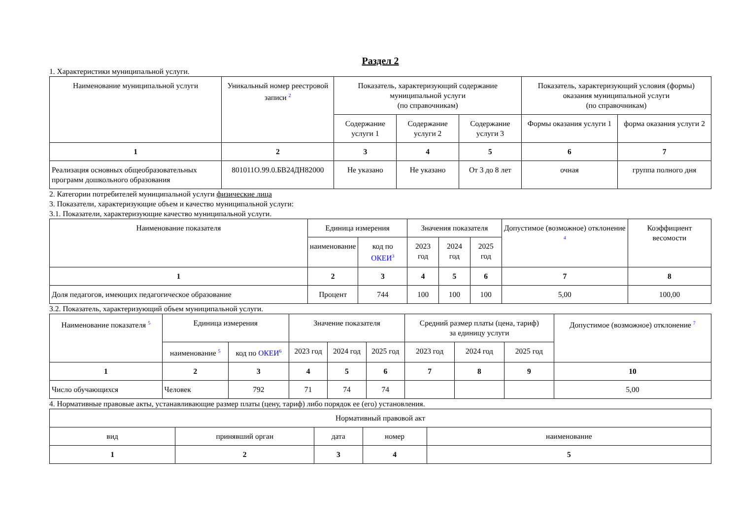Раздел 2
1. Характеристики муниципальной услуги.
| Наименование муниципальной услуги | Уникальный номер реестровой записи <sup>2</sup> | Показатель, характеризующий содержание муниципальной услуги (по справочникам) | | | Показатель, характеризующий условия (формы) оказания муниципальной услуги (по справочникам) | |
| --- | --- | --- | --- | --- | --- | --- |
| | | Содержание услуги 1 | Содержание услуги 2 | Содержание услуги 3 | Формы оказания услуги 1 | форма оказания услуги 2 |
| 1 | 2 | 3 | 4 | 5 | 6 | 7 |
| Реализация основных общеобразовательных программ дошкольного образования | 801011О.99.0.БВ24ДН82000 | Не указано | Не указано | От 3 до 8 лет | очная | группа полного дня |
2. Категории потребителей муниципальной услуги физические лица
3. Показатели, характеризующие объем и качество муниципальной услуги:
3.1. Показатели, характеризующие качество муниципальной услуги.
| Наименование показателя | Единица измерения | | Значения показателя | | | Допустимое (возможное) отклонение <sup>4</sup> | Коэффициент весомости |
| --- | --- | --- | --- | --- | --- | --- | --- |
| | наименование | код по ОКЕИ<sup>3</sup> | 2023 год | 2024 год | 2025 год | | |
| 1 | 2 | 3 | 4 | 5 | 6 | 7 | 8 |
| Доля педагогов, имеющих педагогическое образование | Процент | 744 | 100 | 100 | 100 | 5,00 | 100,00 |
3.2. Показатель, характеризующий объем муниципальной услуги.
| Наименование показателя <sup>5</sup> | Единица измерения | | Значение показателя | | | Средний размер платы (цена, тариф) за единицу услуги | | | Допустимое (возможное) отклонение <sup>7</sup> |
| --- | --- | --- | --- | --- | --- | --- | --- | --- | --- |
| | наименование <sup>5</sup> | код по ОКЕИ<sup>6</sup> | 2023 год | 2024 год | 2025 год | 2023 год | 2024 год | 2025 год | |
| 1 | 2 | 3 | 4 | 5 | 6 | 7 | 8 | 9 | 10 |
| Число обучающихся | Человек | 792 | 71 | 74 | 74 | | | | 5,00 |
4. Нормативные правовые акты, устанавливающие размер платы (цену, тариф) либо порядок ее (его) установления.
| Нормативный правовой акт | | | | |
| --- | --- | --- | --- | --- |
| вид | принявший орган | дата | номер | наименование |
| 1 | 2 | 3 | 4 | 5 |